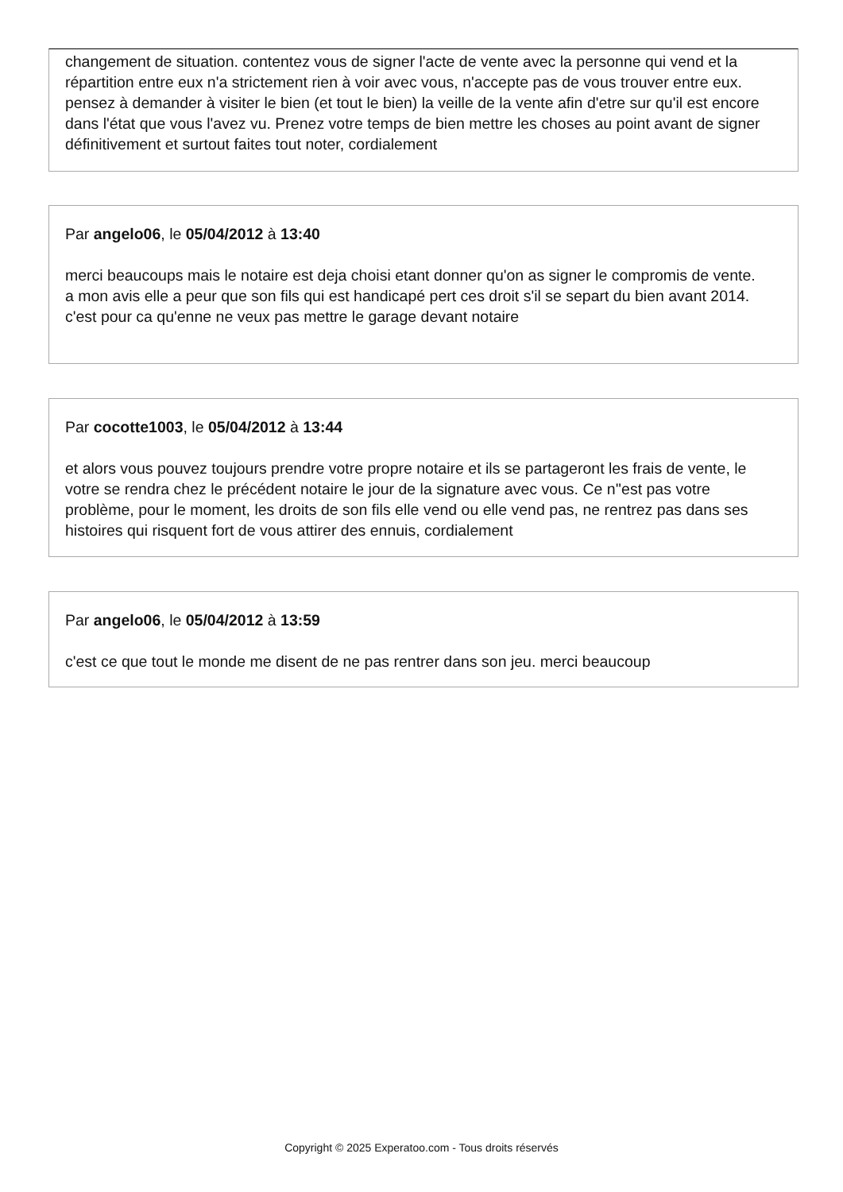changement de situation. contentez vous de signer l'acte de vente avec la personne qui vend et la répartition entre eux n'a strictement rien à voir avec vous, n'accepte pas de vous trouver entre eux. pensez à demander à visiter le bien (et tout le bien) la veille de la vente afin d'etre sur qu'il est encore dans l'état que vous l'avez vu. Prenez votre temps de bien mettre les choses au point avant de signer définitivement et surtout faites tout noter, cordialement
Par angelo06, le 05/04/2012 à 13:40
merci beaucoups mais le notaire est deja choisi etant donner qu'on as signer le compromis de vente.
a mon avis elle a peur que son fils qui est handicapé pert ces droit s'il se separt du bien avant 2014. c'est pour ca qu'enne ne veux pas mettre le garage devant notaire
Par cocotte1003, le 05/04/2012 à 13:44
et alors vous pouvez toujours prendre votre propre notaire et ils se partageront les frais de vente, le votre se rendra chez le précédent notaire le jour de la signature avec vous. Ce n''est pas votre problème, pour le moment, les droits de son fils elle vend ou elle vend pas, ne rentrez pas dans ses histoires qui risquent fort de vous attirer des ennuis, cordialement
Par angelo06, le 05/04/2012 à 13:59
c'est ce que tout le monde me disent de ne pas rentrer dans son jeu. merci beaucoup
Copyright © 2025 Experatoo.com - Tous droits réservés